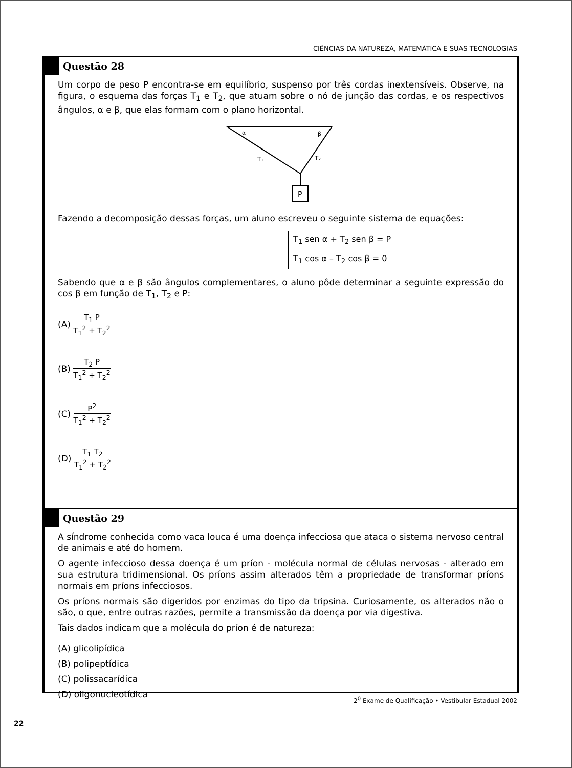CIÊNCIAS DA NATUREZA, MATEMÁTICA E SUAS TECNOLOGIAS
Questão 28
Um corpo de peso P encontra-se em equilíbrio, suspenso por três cordas inextensíveis. Observe, na figura, o esquema das forças T<sub>1</sub> e T<sub>2</sub>, que atuam sobre o nó de junção das cordas, e os respectivos ângulos, α e β, que elas formam com o plano horizontal.
P
α
β
T₁
T₂
Fazendo a decomposição dessas forças, um aluno escreveu o seguinte sistema de equações:
T<sub>1</sub> sen α + T<sub>2</sub> sen β = P
T<sub>1</sub> cos α – T<sub>2</sub> cos β = 0
Sabendo que α e β são ângulos complementares, o aluno pôde determinar a seguinte expressão do cos β em função de T<sub>1</sub>, T<sub>2</sub> e P:
(A) T<sub>1</sub> P T<sub>1</sub><sup>2</sup> + T<sub>2</sub><sup>2</sup>
(B) T<sub>2</sub> P T<sub>1</sub><sup>2</sup> + T<sub>2</sub><sup>2</sup>
(C) P<sup>2</sup> T<sub>1</sub><sup>2</sup> + T<sub>2</sub><sup>2</sup>
(D) T<sub>1</sub> T<sub>2</sub> T<sub>1</sub><sup>2</sup> + T<sub>2</sub><sup>2</sup>
Questão 29
A síndrome conhecida como vaca louca é uma doença infecciosa que ataca o sistema nervoso central de animais e até do homem.
O agente infeccioso dessa doença é um príon - molécula normal de células nervosas - alterado em sua estrutura tridimensional. Os príons assim alterados têm a propriedade de transformar príons normais em príons infecciosos.
Os príons normais são digeridos por enzimas do tipo da tripsina. Curiosamente, os alterados não o são, o que, entre outras razões, permite a transmissão da doença por via digestiva.
Tais dados indicam que a molécula do príon é de natureza:
(A) glicolipídica
(B) polipeptídica
(C) polissacarídica
(D) oligonucleotídica
2<sup>0</sup> Exame de Qualificação • Vestibular Estadual 2002
22